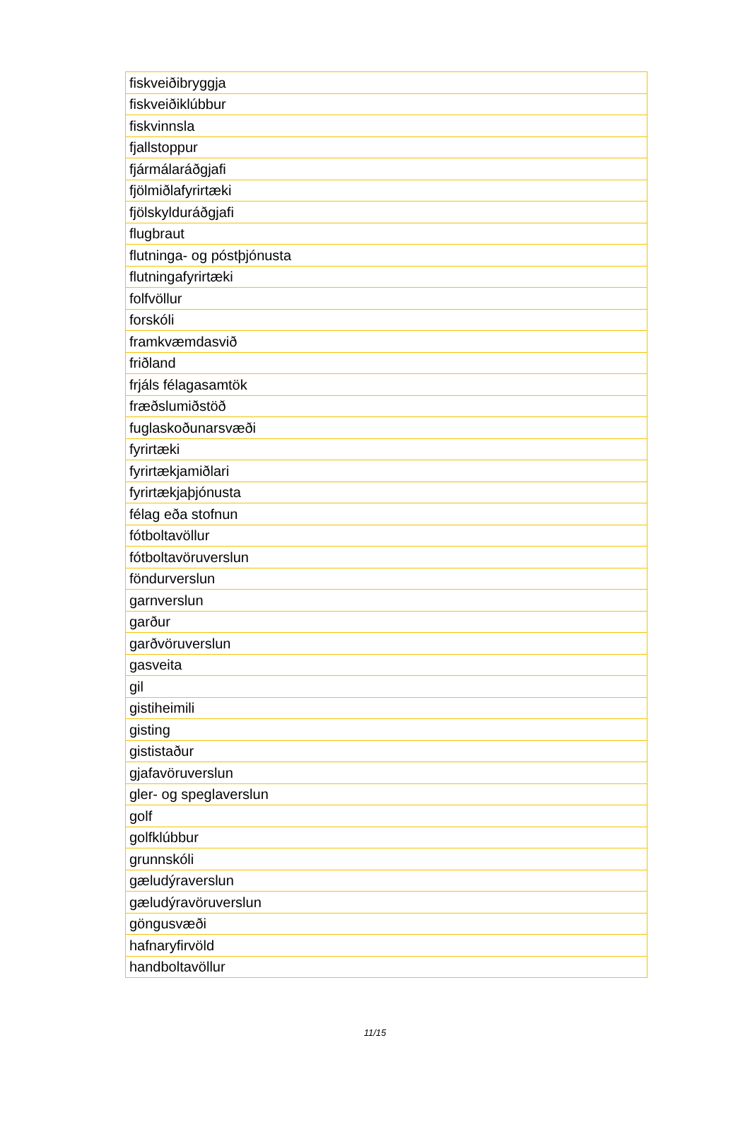| fiskveiðibryggja |
| fiskveiðiklúbbur |
| fiskvinnsla |
| fjallstoppur |
| fjármálaráðgjafi |
| fjölmiðlafyrirtæki |
| fjölskylduráðgjafi |
| flugbraut |
| flutninga- og póstþjónusta |
| flutningafyrirtæki |
| folfvöllur |
| forskóli |
| framkvæmdasvið |
| friðland |
| frjáls félagasamtök |
| fræðslumiðstöð |
| fuglaskoðunarsvæði |
| fyrirtæki |
| fyrirtækjamiðlari |
| fyrirtækjaþjónusta |
| félag eða stofnun |
| fótboltavöllur |
| fótboltavöruverslun |
| föndurverslun |
| garnverslun |
| garður |
| garðvöruverslun |
| gasveita |
| gil |
| gistiheimili |
| gisting |
| gististaður |
| gjafavöruverslun |
| gler- og speglaverslun |
| golf |
| golfklúbbur |
| grunnskóli |
| gæludýraverslun |
| gæludýravöruverslun |
| göngusvæði |
| hafnaryfirvöld |
| handboltavöllur |
11/15